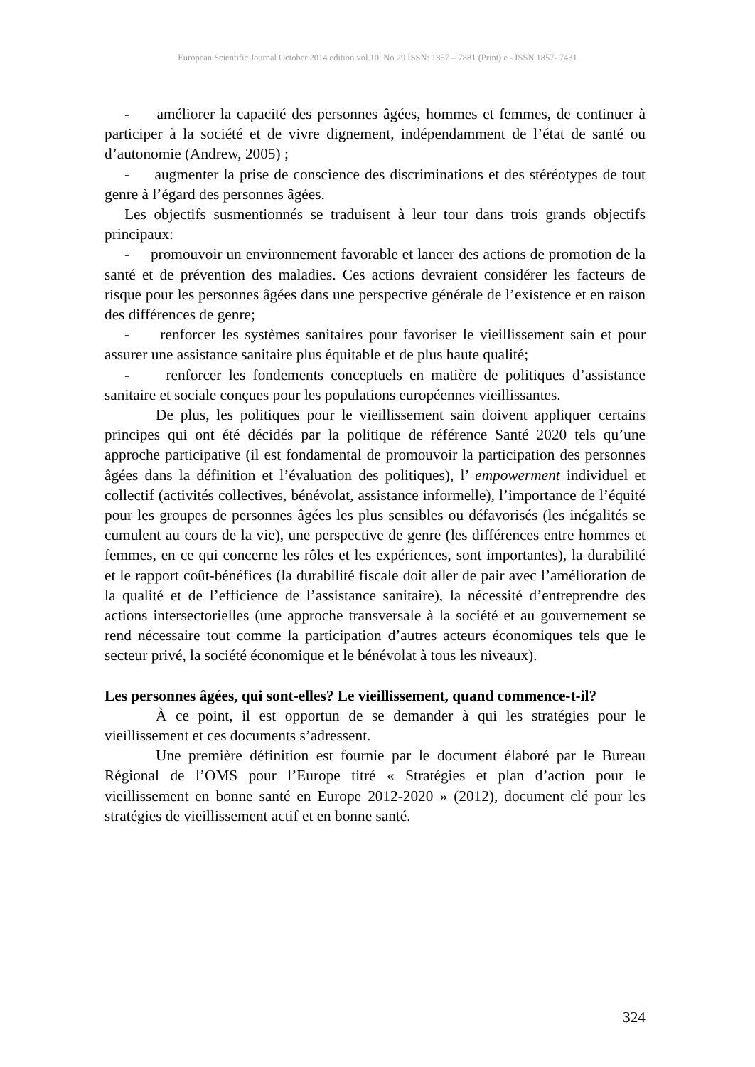European Scientific Journal October 2014 edition vol.10, No.29 ISSN: 1857 – 7881 (Print) e - ISSN 1857- 7431
- améliorer la capacité des personnes âgées, hommes et femmes, de continuer à participer à la société et de vivre dignement, indépendamment de l’état de santé ou d’autonomie (Andrew, 2005) ;
- augmenter la prise de conscience des discriminations et des stéréotypes de tout genre à l’égard des personnes âgées.
Les objectifs susmentionnés se traduisent à leur tour dans trois grands objectifs principaux:
- promouvoir un environnement favorable et lancer des actions de promotion de la santé et de prévention des maladies. Ces actions devraient considérer les facteurs de risque pour les personnes âgées dans une perspective générale de l’existence et en raison des différences de genre;
- renforcer les systèmes sanitaires pour favoriser le vieillissement sain et pour assurer une assistance sanitaire plus équitable et de plus haute qualité;
- renforcer les fondements conceptuels en matière de politiques d’assistance sanitaire et sociale conçues pour les populations européennes vieillissantes.
De plus, les politiques pour le vieillissement sain doivent appliquer certains principes qui ont été décidés par la politique de référence Santé 2020 tels qu’une approche participative (il est fondamental de promouvoir la participation des personnes âgées dans la définition et l’évaluation des politiques), l’ empowerment individuel et collectif (activités collectives, bénévolat, assistance informelle), l’importance de l’équité pour les groupes de personnes âgées les plus sensibles ou défavorisés (les inégalités se cumulent au cours de la vie), une perspective de genre (les différences entre hommes et femmes, en ce qui concerne les rôles et les expériences, sont importantes), la durabilité et le rapport coût-bénéfices (la durabilité fiscale doit aller de pair avec l’amélioration de la qualité et de l’efficience de l’assistance sanitaire), la nécessité d’entreprendre des actions intersectorielles (une approche transversale à la société et au gouvernement se rend nécessaire tout comme la participation d’autres acteurs économiques tels que le secteur privé, la société économique et le bénévolat à tous les niveaux).
Les personnes âgées, qui sont-elles? Le vieillissement, quand commence-t-il?
À ce point, il est opportun de se demander à qui les stratégies pour le vieillissement et ces documents s’adressent.
Une première définition est fournie par le document élaboré par le Bureau Régional de l’OMS pour l’Europe titré « Stratégies et plan d’action pour le vieillissement en bonne santé en Europe 2012-2020 » (2012), document clé pour les stratégies de vieillissement actif et en bonne santé.
324